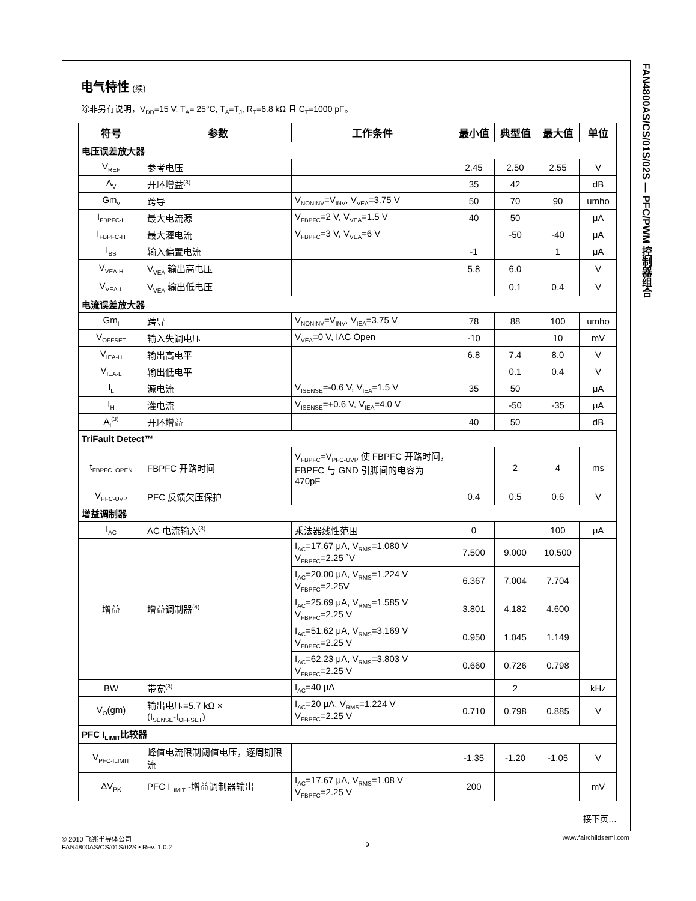FAN4800AS/CS/01S/02S — PFC/PWM 控制器组合
电气特性 (续)
除非另有说明，V<sub>DD</sub>=15 V, T<sub>A</sub>= 25°C, T<sub>A</sub>=T<sub>J</sub>, R<sub>T</sub>=6.8 kΩ 且 C<sub>T</sub>=1000 pF。
| 符号 | 参数 | 工作条件 | 最小值 | 典型值 | 最大值 | 单位 |
| --- | --- | --- | --- | --- | --- | --- |
| 电压误差放大器 | | | | | | |
| V<sub>REF</sub> | 参考电压 | | 2.45 | 2.50 | 2.55 | V |
| A<sub>V</sub> | 开环增益<sup>(3)</sup> | | 35 | 42 | | dB |
| Gm<sub>v</sub> | 跨导 | V<sub>NONINV</sub>=V<sub>INV</sub>, V<sub>VEA</sub>=3.75 V | 50 | 70 | 90 | umho |
| I<sub>FBPFC-L</sub> | 最大电流源 | V<sub>FBPFC</sub>=2 V, V<sub>VEA</sub>=1.5 V | 40 | 50 | | μA |
| I<sub>FBPFC-H</sub> | 最大灌电流 | V<sub>FBPFC</sub>=3 V, V<sub>VEA</sub>=6 V | | -50 | -40 | μA |
| I<sub>BS</sub> | 输入偏置电流 | | -1 | | 1 | μA |
| V<sub>VEA-H</sub> | V<sub>VEA</sub> 输出高电压 | | 5.8 | 6.0 | | V |
| V<sub>VEA-L</sub> | V<sub>VEA</sub> 输出低电压 | | | 0.1 | 0.4 | V |
| 电流误差放大器 | | | | | | |
| Gm<sub>I</sub> | 跨导 | V<sub>NONINV</sub>=V<sub>INV</sub>, V<sub>IEA</sub>=3.75 V | 78 | 88 | 100 | umho |
| V<sub>OFFSET</sub> | 输入失调电压 | V<sub>VEA</sub>=0 V, IAC Open | -10 | | 10 | mV |
| V<sub>IEA-H</sub> | 输出高电平 | | 6.8 | 7.4 | 8.0 | V |
| V<sub>IEA-L</sub> | 输出低电平 | | | 0.1 | 0.4 | V |
| I<sub>L</sub> | 源电流 | V<sub>ISENSE</sub>=-0.6 V, V<sub>IEA</sub>=1.5 V | 35 | 50 | | μA |
| I<sub>H</sub> | 灌电流 | V<sub>ISENSE</sub>=+0.6 V, V<sub>IEA</sub>=4.0 V | | -50 | -35 | μA |
| A<sub>I</sub><sup>(3)</sup> | 开环增益 | | 40 | 50 | | dB |
| TriFault Detect™ | | | | | | |
| t<sub>FBPFC_OPEN</sub> | FBPFC 开路时间 | V<sub>FBPFC</sub>=V<sub>PFC-UVP</sub> 使 FBPFC 开路时间，FBPFC 与 GND 引脚间的电容为 470pF | | 2 | 4 | ms |
| V<sub>PFC-UVP</sub> | PFC 反馈欠压保护 | | 0.4 | 0.5 | 0.6 | V |
| 增益调制器 | | | | | | |
| I<sub>AC</sub> | AC 电流输入<sup>(3)</sup> | 乘法器线性范围 | 0 | | 100 | μA |
| 增益 | 增益调制器<sup>(4)</sup> | I<sub>AC</sub>=17.67 μA, V<sub>RMS</sub>=1.080 V V<sub>FBPFC</sub>=2.25 `V | 7.500 | 9.000 | 10.500 | |
| | | I<sub>AC</sub>=20.00 μA, V<sub>RMS</sub>=1.224 V V<sub>FBPFC</sub>=2.25V | 6.367 | 7.004 | 7.704 | |
| | | I<sub>AC</sub>=25.69 μA, V<sub>RMS</sub>=1.585 V V<sub>FBPFC</sub>=2.25 V | 3.801 | 4.182 | 4.600 | |
| | | I<sub>AC</sub>=51.62 μA, V<sub>RMS</sub>=3.169 V V<sub>FBPFC</sub>=2.25 V | 0.950 | 1.045 | 1.149 | |
| | | I<sub>AC</sub>=62.23 μA, V<sub>RMS</sub>=3.803 V V<sub>FBPFC</sub>=2.25 V | 0.660 | 0.726 | 0.798 | |
| BW | 带宽<sup>(3)</sup> | I<sub>AC</sub>=40 μA | | 2 | | kHz |
| V<sub>O</sub>(gm) | 输出电压=5.7 kΩ × (I<sub>SENSE</sub>-I<sub>OFFSET</sub>) | I<sub>AC</sub>=20 μA, V<sub>RMS</sub>=1.224 V V<sub>FBPFC</sub>=2.25 V | 0.710 | 0.798 | 0.885 | V |
| PFC I<sub>LIMIT</sub>比较器 | | | | | | |
| V<sub>PFC-ILIMIT</sub> | 峰值电流限制阈值电压，逐周期限流 | | -1.35 | -1.20 | -1.05 | V |
| ΔV<sub>PK</sub> | PFC I<sub>LIMIT</sub> -增益调制器输出 | I<sub>AC</sub>=17.67 μA, V<sub>RMS</sub>=1.08 V V<sub>FBPFC</sub>=2.25 V | 200 | | | mV |
接下页…
© 2010 飞兆半导体公司
FAN4800AS/CS/01S/02S • Rev. 1.0.2
9 www.fairchildsemi.com